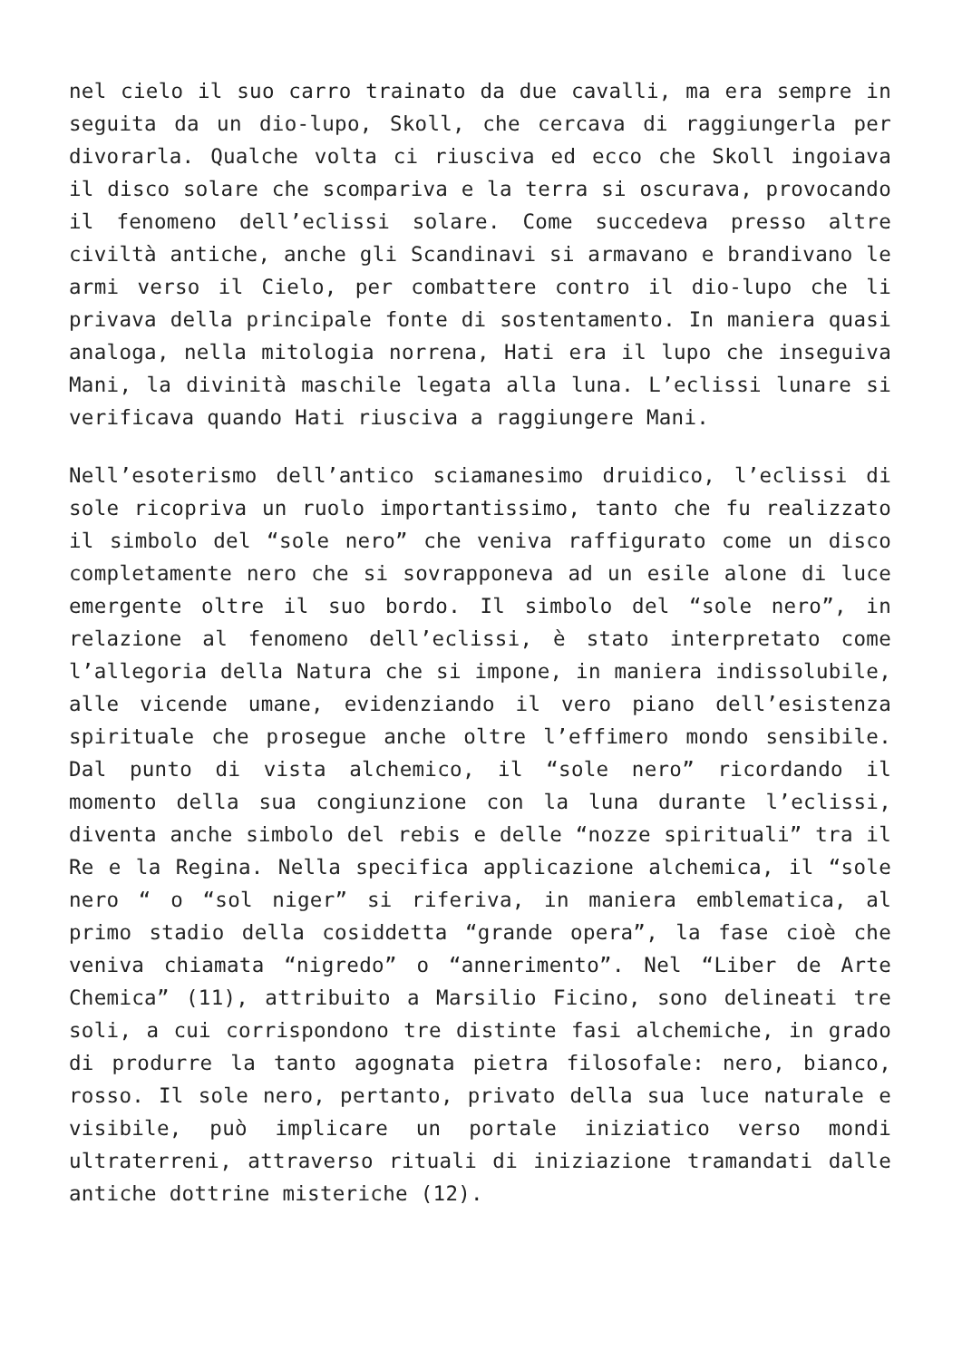nel cielo il suo carro trainato da due cavalli, ma era sempre in seguita da un dio-lupo, Skoll, che cercava di raggiungerla per divorarla. Qualche volta ci riusciva ed ecco che Skoll ingoiava il disco solare che scompariva e la terra si oscurava, provocando il fenomeno dell’eclissi solare. Come succedeva presso altre civiltà antiche, anche gli Scandinavi si armavano e brandivano le armi verso il Cielo, per combattere contro il dio-lupo che li privava della principale fonte di sostentamento. In maniera quasi analoga, nella mitologia norrena, Hati era il lupo che inseguiva Mani, la divinità maschile legata alla luna. L’eclissi lunare si verificava quando Hati riusciva a raggiungere Mani.
Nell’esoterismo dell’antico sciamanesimo druidico, l’eclissi di sole ricopriva un ruolo importantissimo, tanto che fu realizzato il simbolo del “sole nero” che veniva raffigurato come un disco completamente nero che si sovrapponeva ad un esile alone di luce emergente oltre il suo bordo. Il simbolo del “sole nero”, in relazione al fenomeno dell’eclissi, è stato interpretato come l’allegoria della Natura che si impone, in maniera indissolubile, alle vicende umane, evidenziando il vero piano dell’esistenza spirituale che prosegue anche oltre l’effimero mondo sensibile. Dal punto di vista alchemico, il “sole nero” ricordando il momento della sua congiunzione con la luna durante l’eclissi, diventa anche simbolo del rebis e delle “nozze spirituali” tra il Re e la Regina. Nella specifica applicazione alchemica, il “sole nero “ o “sol niger” si riferiva, in maniera emblematica, al primo stadio della cosiddetta “grande opera”, la fase cioè che veniva chiamata “nigredo” o “annerimento”. Nel “Liber de Arte Chemica” (11), attribuito a Marsilio Ficino, sono delineati tre soli, a cui corrispondono tre distinte fasi alchemiche, in grado di produrre la tanto agognata pietra filosofale: nero, bianco, rosso. Il sole nero, pertanto, privato della sua luce naturale e visibile, può implicare un portale iniziatico verso mondi ultraterreni, attraverso rituali di iniziazione tramandati dalle antiche dottrine misteriche (12).